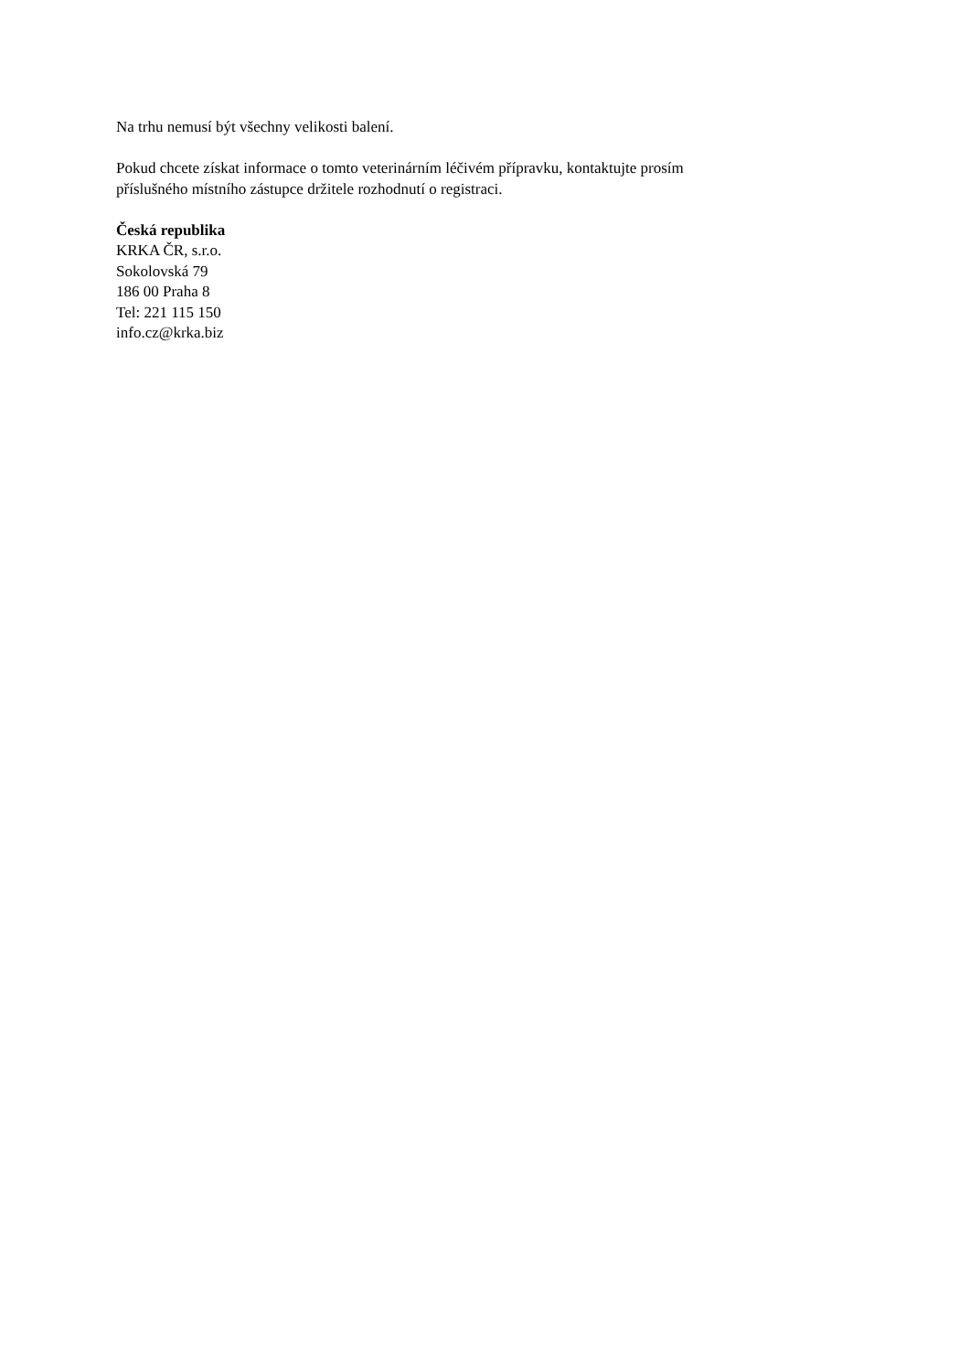Na trhu nemusí být všechny velikosti balení.
Pokud chcete získat informace o tomto veterinárním léčivém přípravku, kontaktujte prosím
příslušného místního zástupce držitele rozhodnutí o registraci.
Česká republika
KRKA ČR, s.r.o.
Sokolovská 79
186 00 Praha 8
Tel: 221 115 150
info.cz@krka.biz